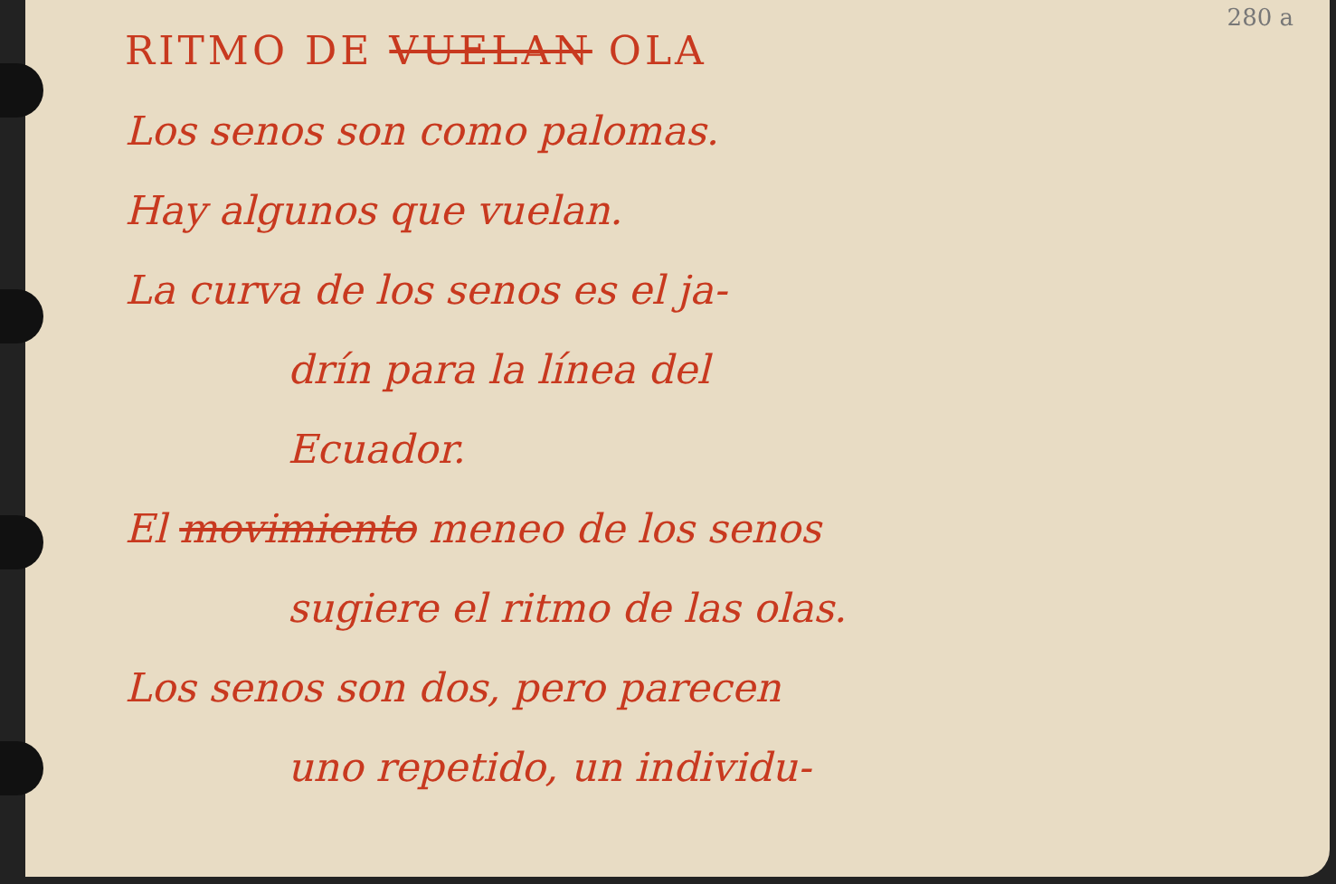280 a
RITMO DE VUELAN OLA
Los senos son como palomas.
Hay algunos que vuelan.
La curva de los senos es el ja-
drín para la línea del
Ecuador.
El movimiento meneo de los senos
sugiere el ritmo de las olas.
Los senos son dos, pero parecen
uno repetido, un individu-